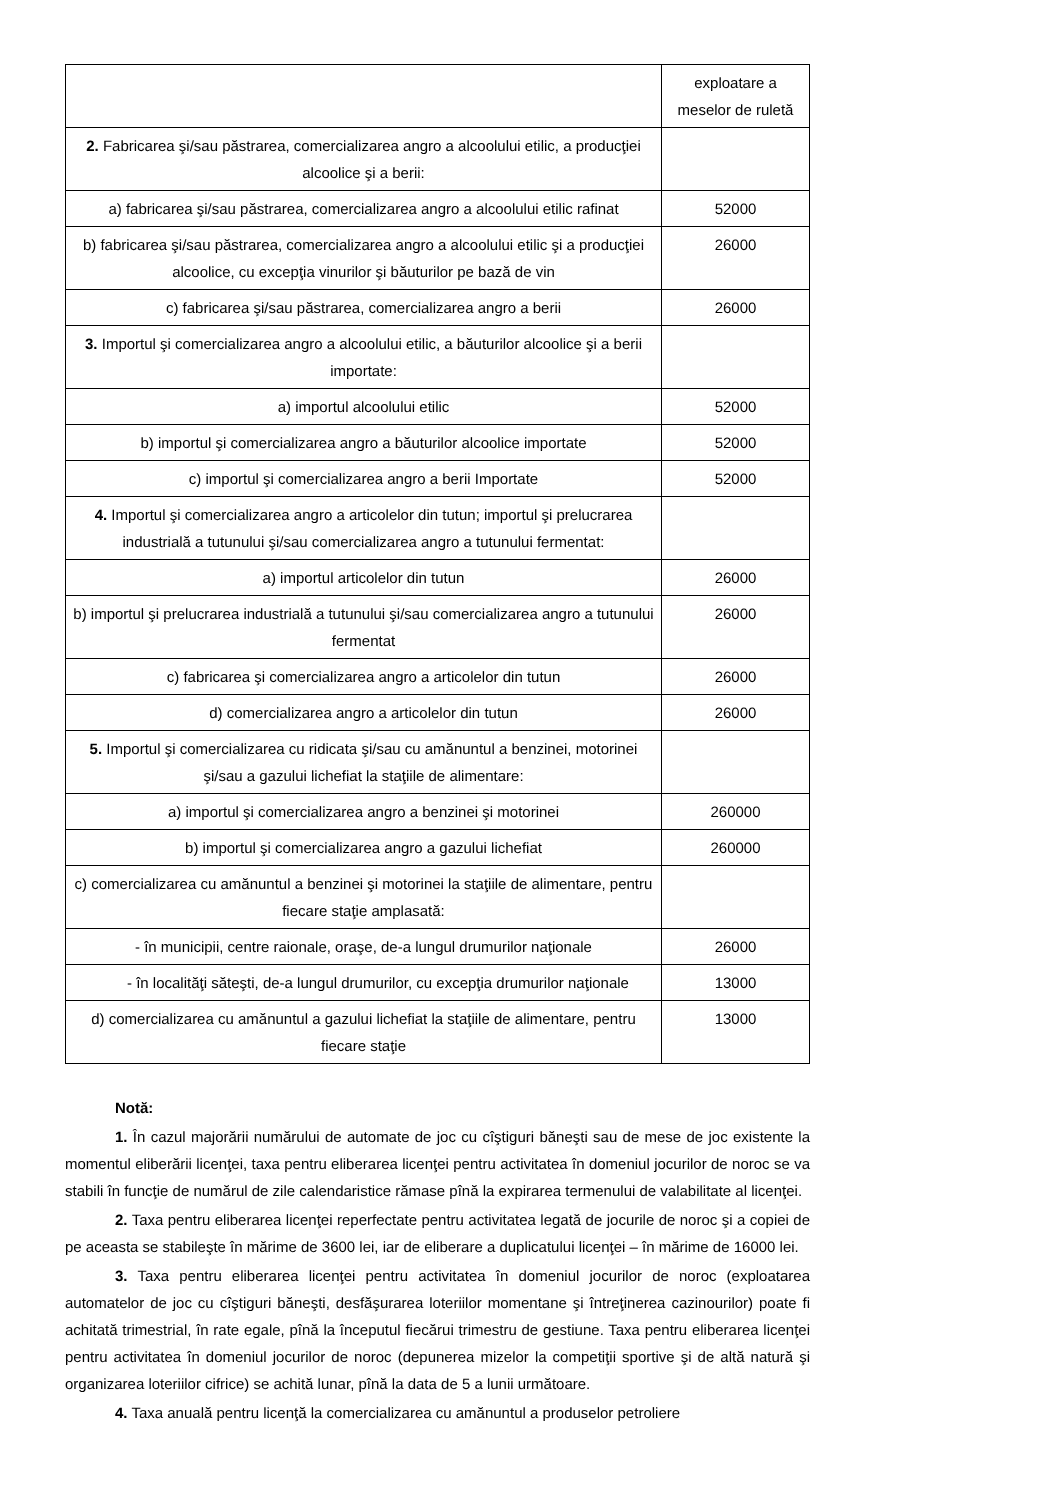| | exploatare a meselor de ruletă |
| 2. Fabricarea şi/sau păstrarea, comercializarea angro a alcoolului etilic, a producţiei alcoolice şi a berii: | |
| a) fabricarea şi/sau păstrarea, comercializarea angro a alcoolului etilic rafinat | 52000 |
| b) fabricarea şi/sau păstrarea, comercializarea angro a alcoolului etilic şi a producţiei alcoolice, cu excepţia vinurilor şi băuturilor pe bază de vin | 26000 |
| c) fabricarea şi/sau păstrarea, comercializarea angro a berii | 26000 |
| 3. Importul şi comercializarea angro a alcoolului etilic, a băuturilor alcoolice şi a berii importate: | |
| a) importul alcoolului etilic | 52000 |
| b) importul şi comercializarea angro a băuturilor alcoolice importate | 52000 |
| c) importul şi comercializarea angro a berii Importate | 52000 |
| 4. Importul şi comercializarea angro a articolelor din tutun; importul şi prelucrarea industrială a tutunului şi/sau comercializarea angro a tutunului fermentat: | |
| a) importul articolelor din tutun | 26000 |
| b) importul şi prelucrarea industrială a tutunului şi/sau comercializarea angro a tutunului fermentat | 26000 |
| c) fabricarea şi comercializarea angro a articolelor din tutun | 26000 |
| d) comercializarea angro a articolelor din tutun | 26000 |
| 5. Importul şi comercializarea cu ridicata şi/sau cu amănuntul a benzinei, motorinei şi/sau a gazului lichefiat la staţiile de alimentare: | |
| a) importul şi comercializarea angro a benzinei şi motorinei | 260000 |
| b) importul şi comercializarea angro a gazului lichefiat | 260000 |
| c) comercializarea cu amănuntul a benzinei şi motorinei la staţiile de alimentare, pentru fiecare staţie amplasată: | |
| - în municipii, centre raionale, oraşe, de-a lungul drumurilor naţionale | 26000 |
| - în localităţi săteşti, de-a lungul drumurilor, cu excepţia drumurilor naţionale | 13000 |
| d) comercializarea cu amănuntul a gazului lichefiat la staţiile de alimentare, pentru fiecare staţie | 13000 |
Notă:
1. În cazul majorării numărului de automate de joc cu cîştiguri băneşti sau de mese de joc existente la momentul eliberării licenţei, taxa pentru eliberarea licenţei pentru activitatea în domeniul jocurilor de noroc se va stabili în funcţie de numărul de zile calendaristice rămase pînă la expirarea termenului de valabilitate al licenţei.
2. Taxa pentru eliberarea licenţei reperfectate pentru activitatea legată de jocurile de noroc şi a copiei de pe aceasta se stabileşte în mărime de 3600 lei, iar de eliberare a duplicatului licenţei – în mărime de 16000 lei.
3. Taxa pentru eliberarea licenţei pentru activitatea în domeniul jocurilor de noroc (exploatarea automatelor de joc cu cîştiguri băneşti, desfăşurarea loteriilor momentane şi întreţinerea cazinourilor) poate fi achitată trimestrial, în rate egale, pînă la începutul fiecărui trimestru de gestiune. Taxa pentru eliberarea licenţei pentru activitatea în domeniul jocurilor de noroc (depunerea mizelor la competiţii sportive şi de altă natură şi organizarea loteriilor cifrice) se achită lunar, pînă la data de 5 a lunii următoare.
4. Taxa anuală pentru licenţă la comercializarea cu amănuntul a produselor petroliere